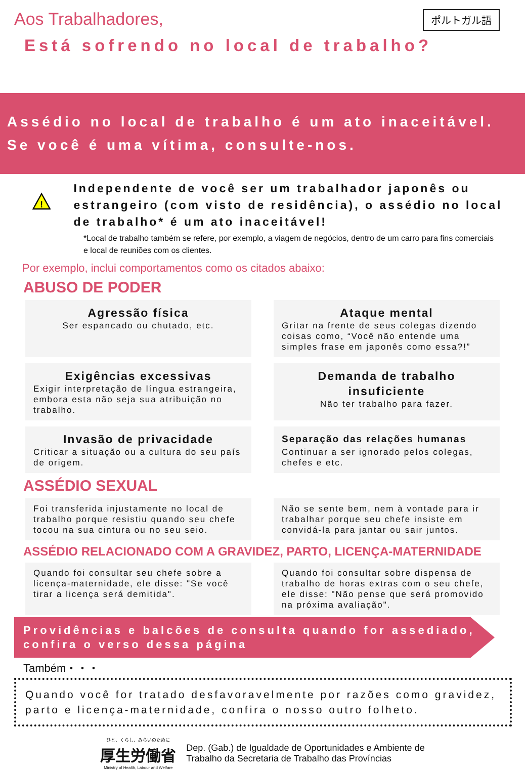ポルトガル語
Aos Trabalhadores,
Está sofrendo no local de trabalho?
Assédio no local de trabalho é um ato inaceitável.
Se você é uma vítima, consulte-nos.
!
Independente de você ser um trabalhador japonês ou estrangeiro (com visto de residência), o assédio no local de trabalho* é um ato inaceitável!
*Local de trabalho também se refere, por exemplo, a viagem de negócios, dentro de um carro para fins comerciais e local de reuniões com os clientes.
Por exemplo, inclui comportamentos como os citados abaixo:
ABUSO DE PODER
Agressão física
Ser espancado ou chutado, etc.
Ataque mental
Gritar na frente de seus colegas dizendo coisas como, “Você não entende uma simples frase em japonês como essa?!”
Exigências excessivas
Exigir interpretação de língua estrangeira, embora esta não seja sua atribuição no trabalho.
Demanda de trabalho insuficiente
Não ter trabalho para fazer.
Invasão de privacidade
Criticar a situação ou a cultura do seu país de origem.
Separação das relações humanas
Continuar a ser ignorado pelos colegas, chefes e etc.
ASSÉDIO SEXUAL
Foi transferida injustamente no local de trabalho porque resistiu quando seu chefe tocou na sua cintura ou no seu seio.
Não se sente bem, nem à vontade para ir trabalhar porque seu chefe insiste em convidá-la para jantar ou sair juntos.
ASSÉDIO RELACIONADO COM A GRAVIDEZ, PARTO, LICENÇA-MATERNIDADE
Quando foi consultar seu chefe sobre a licença-maternidade, ele disse: "Se você tirar a licença será demitida".
Quando foi consultar sobre dispensa de trabalho de horas extras com o seu chefe, ele disse: "Não pense que será promovido na próxima avaliação".
Providências e balcões de consulta quando for assediado, confira o verso dessa página
Também・・・
Quando você for tratado desfavoravelmente por razões como gravidez, parto e licença-maternidade, confira o nosso outro folheto.
ひと、くらし、みらいのために
厚生労働省
Ministry of Health, Labour and Welfare
Dep. (Gab.) de Igualdade de Oportunidades e Ambiente de
Trabalho da Secretaria de Trabalho das Províncias